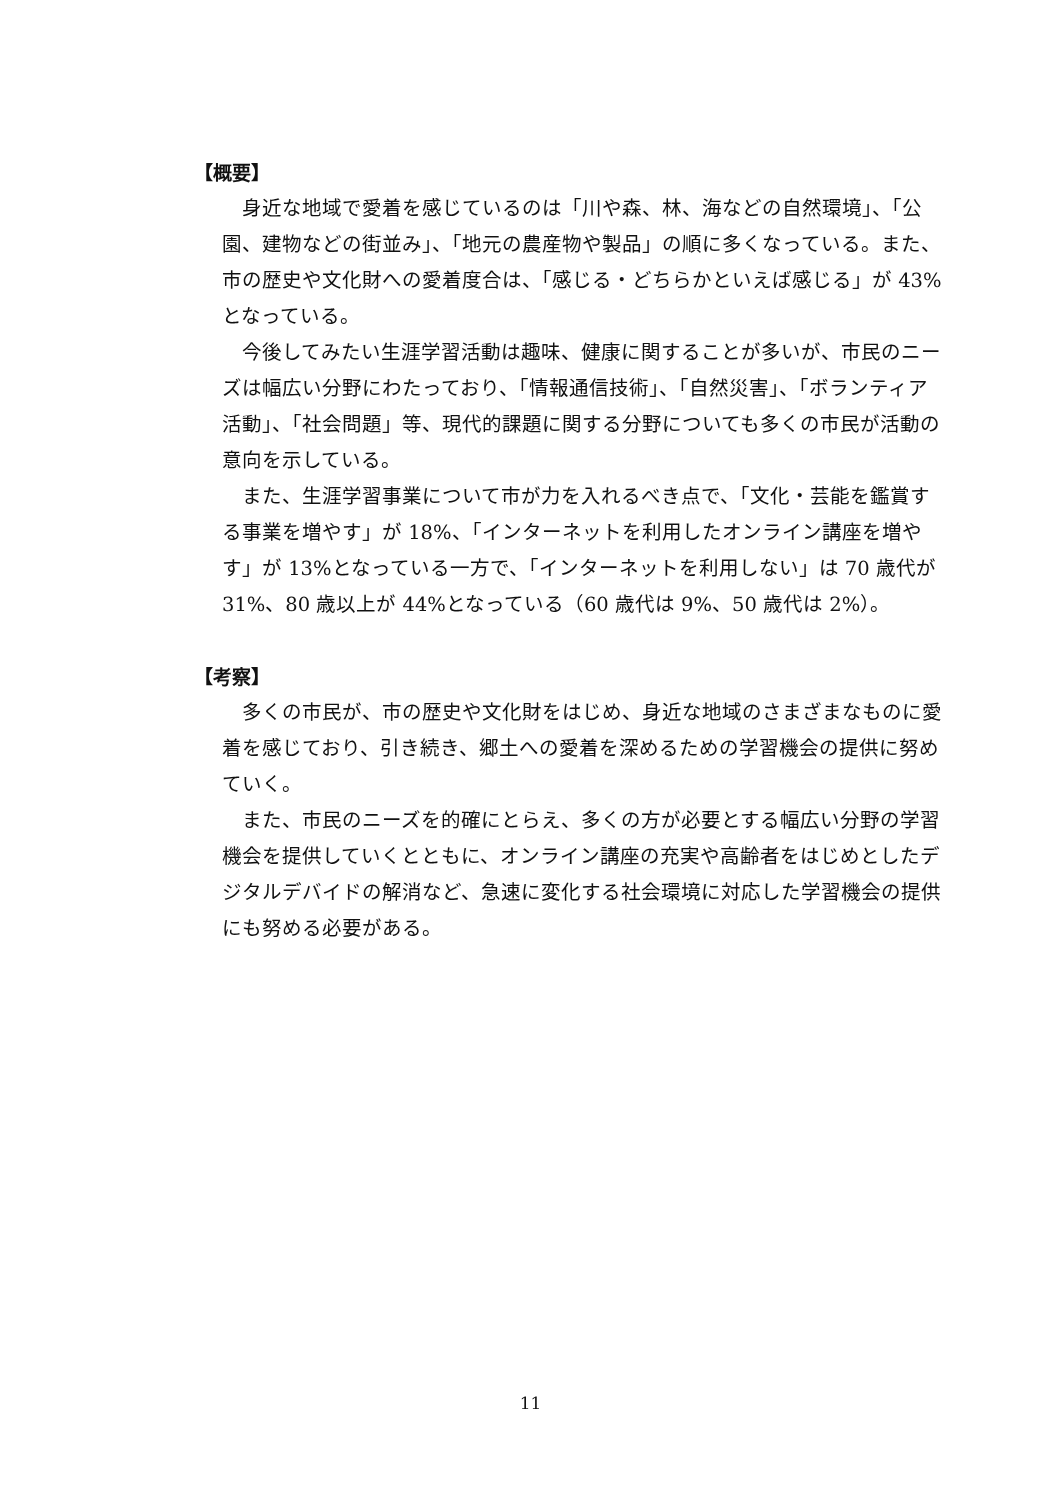【概要】
身近な地域で愛着を感じているのは「川や森、林、海などの自然環境」、「公園、建物などの街並み」、「地元の農産物や製品」の順に多くなっている。また、市の歴史や文化財への愛着度合は、「感じる・どちらかといえば感じる」が 43%となっている。
今後してみたい生涯学習活動は趣味、健康に関することが多いが、市民のニーズは幅広い分野にわたっており、「情報通信技術」、「自然災害」、「ボランティア活動」、「社会問題」等、現代的課題に関する分野についても多くの市民が活動の意向を示している。
また、生涯学習事業について市が力を入れるべき点で、「文化・芸能を鑑賞する事業を増やす」が 18%、「インターネットを利用したオンライン講座を増やす」が 13%となっている一方で、「インターネットを利用しない」は 70 歳代が 31%、80 歳以上が 44%となっている（60 歳代は 9%、50 歳代は 2%）。
【考察】
多くの市民が、市の歴史や文化財をはじめ、身近な地域のさまざまなものに愛着を感じており、引き続き、郷土への愛着を深めるための学習機会の提供に努めていく。
また、市民のニーズを的確にとらえ、多くの方が必要とする幅広い分野の学習機会を提供していくとともに、オンライン講座の充実や高齢者をはじめとしたデジタルデバイドの解消など、急速に変化する社会環境に対応した学習機会の提供にも努める必要がある。
11